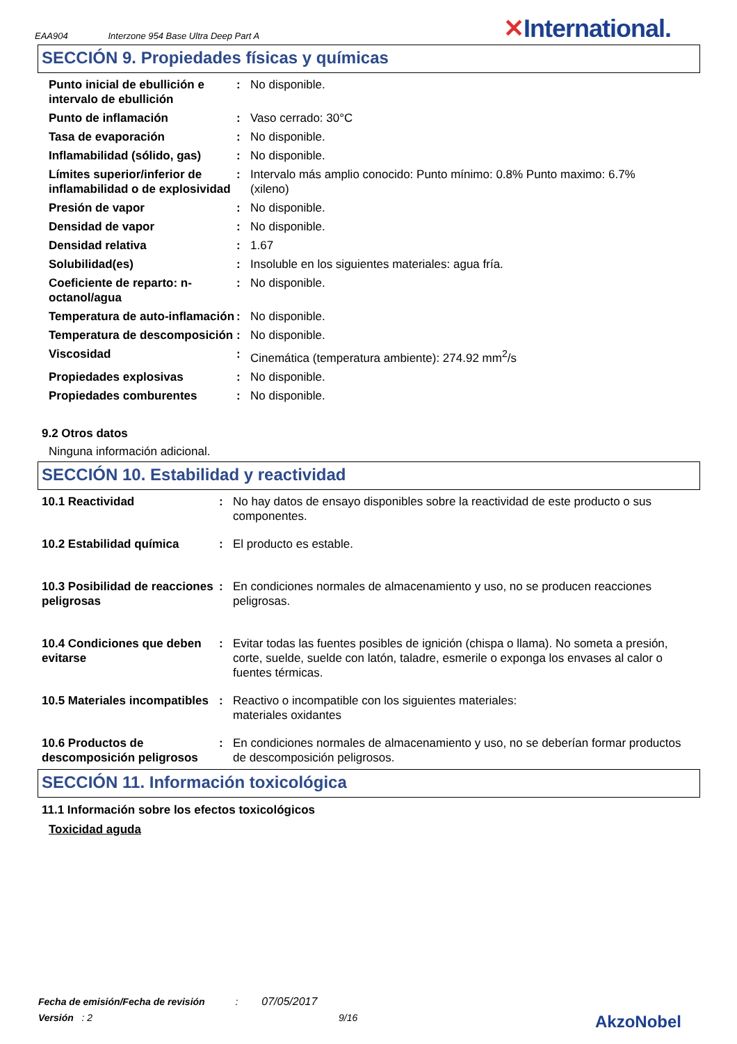EAA904 Interzone 954 Base Ultra Deep Part A
✕International.
SECCIÓN 9. Propiedades físicas y químicas
| Punto inicial de ebullición e intervalo de ebullición | : | No disponible. |
| Punto de inflamación | : | Vaso cerrado: 30°C |
| Tasa de evaporación | : | No disponible. |
| Inflamabilidad (sólido, gas) | : | No disponible. |
| Límites superior/inferior de inflamabilidad o de explosividad | : | Intervalo más amplio conocido: Punto mínimo: 0.8% Punto maximo: 6.7% (xileno) |
| Presión de vapor | : | No disponible. |
| Densidad de vapor | : | No disponible. |
| Densidad relativa | : | 1.67 |
| Solubilidad(es) | : | Insoluble en los siguientes materiales: agua fría. |
| Coeficiente de reparto: n-octanol/agua | : | No disponible. |
| Temperatura de auto-inflamación | : | No disponible. |
| Temperatura de descomposición | : | No disponible. |
| Viscosidad | : | Cinemática (temperatura ambiente): 274.92 mm<sup>2</sup>/s |
| Propiedades explosivas | : | No disponible. |
| Propiedades comburentes | : | No disponible. |
9.2 Otros datos
Ninguna información adicional.
SECCIÓN 10. Estabilidad y reactividad
| 10.1 Reactividad | : | No hay datos de ensayo disponibles sobre la reactividad de este producto o sus componentes. |
| 10.2 Estabilidad química | : | El producto es estable. |
| 10.3 Posibilidad de reacciones peligrosas | : | En condiciones normales de almacenamiento y uso, no se producen reacciones peligrosas. |
| 10.4 Condiciones que deben evitarse | : | Evitar todas las fuentes posibles de ignición (chispa o llama). No someta a presión, corte, suelde, suelde con latón, taladre, esmerile o exponga los envases al calor o fuentes térmicas. |
| 10.5 Materiales incompatibles | : | Reactivo o incompatible con los siguientes materiales: materiales oxidantes |
| 10.6 Productos de descomposición peligrosos | : | En condiciones normales de almacenamiento y uso, no se deberían formar productos de descomposición peligrosos. |
SECCIÓN 11. Información toxicológica
11.1 Información sobre los efectos toxicológicos
Toxicidad aguda
Fecha de emisión/Fecha de revisión : 07/05/2017
Versión : 2 9/16 AkzoNobel